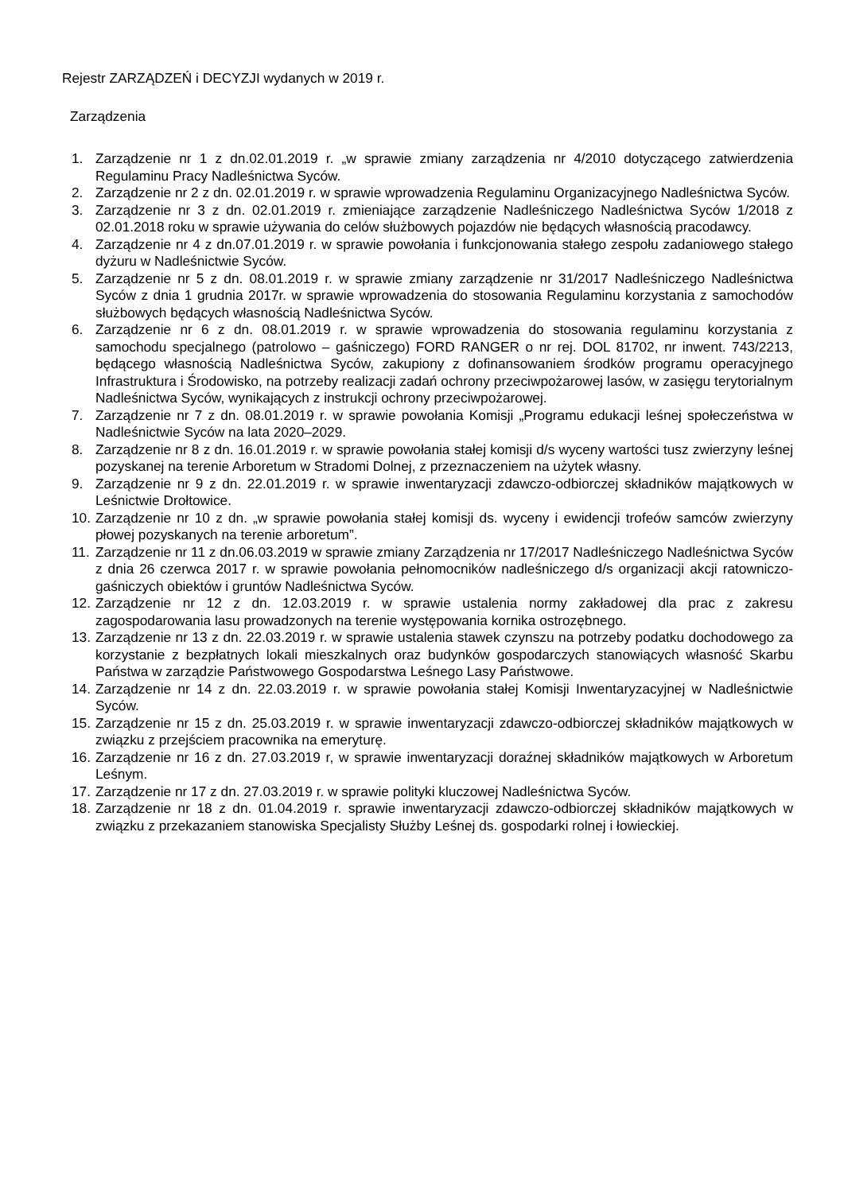Rejestr ZARZĄDZEŃ i DECYZJI wydanych w 2019 r.
Zarządzenia
1. Zarządzenie nr 1 z dn.02.01.2019 r. „w sprawie zmiany zarządzenia nr 4/2010 dotyczącego zatwierdzenia Regulaminu Pracy Nadleśnictwa Syców.
2. Zarządzenie nr 2 z dn. 02.01.2019 r. w sprawie wprowadzenia Regulaminu Organizacyjnego Nadleśnictwa Syców.
3. Zarządzenie nr 3 z dn. 02.01.2019 r. zmieniające zarządzenie Nadleśniczego Nadleśnictwa Syców 1/2018 z 02.01.2018 roku w sprawie używania do celów służbowych pojazdów nie będących własnością pracodawcy.
4. Zarządzenie nr 4 z dn.07.01.2019 r. w sprawie powołania i funkcjonowania stałego zespołu zadaniowego stałego dyżuru w Nadleśnictwie Syców.
5. Zarządzenie nr 5 z dn. 08.01.2019 r. w sprawie zmiany zarządzenie nr 31/2017 Nadleśniczego Nadleśnictwa Syców z dnia 1 grudnia 2017r. w sprawie wprowadzenia do stosowania Regulaminu korzystania z samochodów służbowych będących własnością Nadleśnictwa Syców.
6. Zarządzenie nr 6 z dn. 08.01.2019 r. w sprawie wprowadzenia do stosowania regulaminu korzystania z samochodu specjalnego (patrolowo – gaśniczego) FORD RANGER o nr rej. DOL 81702, nr inwent. 743/2213, będącego własnością Nadleśnictwa Syców, zakupiony z dofinansowaniem środków programu operacyjnego Infrastruktura i Środowisko, na potrzeby realizacji zadań ochrony przeciwpożarowej lasów, w zasięgu terytorialnym Nadleśnictwa Syców, wynikających z instrukcji ochrony przeciwpożarowej.
7. Zarządzenie nr 7 z dn. 08.01.2019 r. w sprawie powołania Komisji „Programu edukacji leśnej społeczeństwa w Nadleśnictwie Syców na lata 2020–2029.
8. Zarządzenie nr 8 z dn. 16.01.2019 r. w sprawie powołania stałej komisji d/s wyceny wartości tusz zwierzyny leśnej pozyskanej na terenie Arboretum w Stradomi Dolnej, z przeznaczeniem na użytek własny.
9. Zarządzenie nr 9 z dn. 22.01.2019 r. w sprawie inwentaryzacji zdawczo-odbiorczej składników majątkowych w Leśnictwie Drołtowice.
10. Zarządzenie nr 10 z dn. „w sprawie powołania stałej komisji ds. wyceny i ewidencji trofeów samców zwierzyny płowej pozyskanych na terenie arboretum”.
11. Zarządzenie nr 11 z dn.06.03.2019 w sprawie zmiany Zarządzenia nr 17/2017 Nadleśniczego Nadleśnictwa Syców z dnia 26 czerwca 2017 r. w sprawie powołania pełnomocników nadleśniczego d/s organizacji akcji ratowniczo-gaśniczych obiektów i gruntów Nadleśnictwa Syców.
12. Zarządzenie nr 12 z dn. 12.03.2019 r. w sprawie ustalenia normy zakładowej dla prac z zakresu zagospodarowania lasu prowadzonych na terenie występowania kornika ostrozębnego.
13. Zarządzenie nr 13 z dn. 22.03.2019 r. w sprawie ustalenia stawek czynszu na potrzeby podatku dochodowego za korzystanie z bezpłatnych lokali mieszkalnych oraz budynków gospodarczych stanowiących własność Skarbu Państwa w zarządzie Państwowego Gospodarstwa Leśnego Lasy Państwowe.
14. Zarządzenie nr 14 z dn. 22.03.2019 r. w sprawie powołania stałej Komisji Inwentaryzacyjnej w Nadleśnictwie Syców.
15. Zarządzenie nr 15 z dn. 25.03.2019 r. w sprawie inwentaryzacji zdawczo-odbiorczej składników majątkowych w związku z przejściem pracownika na emeryturę.
16. Zarządzenie nr 16 z dn. 27.03.2019 r, w sprawie inwentaryzacji doraźnej składników majątkowych w Arboretum Leśnym.
17. Zarządzenie nr 17 z dn. 27.03.2019 r. w sprawie polityki kluczowej Nadleśnictwa Syców.
18. Zarządzenie nr 18 z dn. 01.04.2019 r. sprawie inwentaryzacji zdawczo-odbiorczej składników majątkowych w związku z przekazaniem stanowiska Specjalisty Służby Leśnej ds. gospodarki rolnej i łowieckiej.